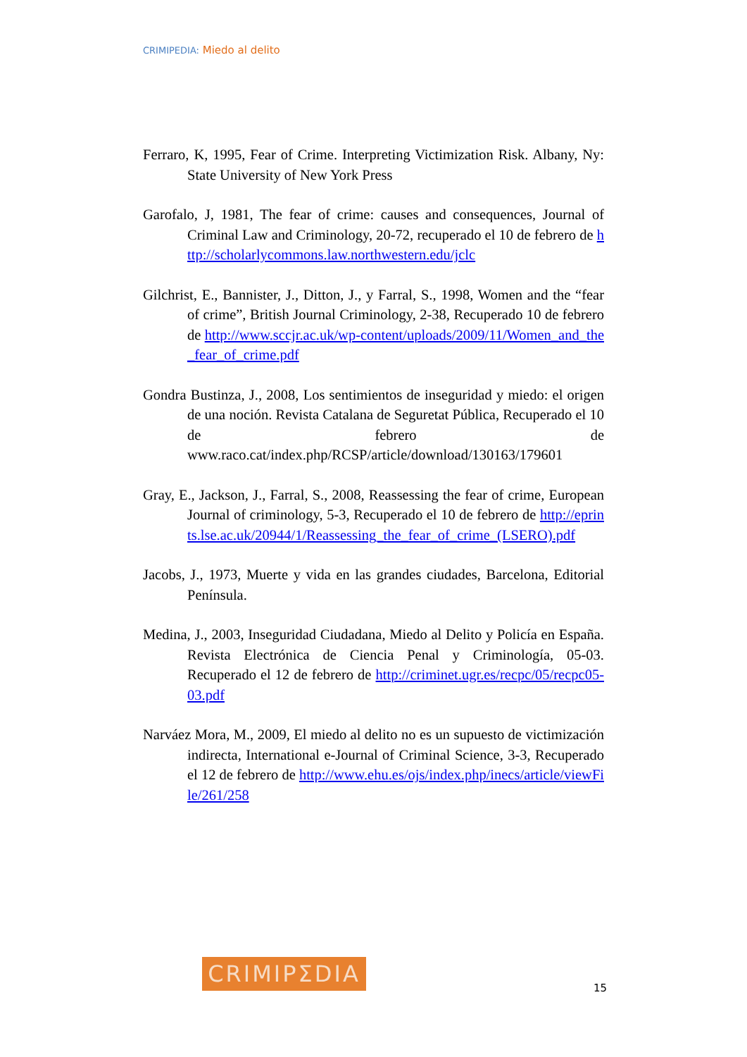CRIMIPEDIA: Miedo al delito
Ferraro, K, 1995, Fear of Crime. Interpreting Victimization Risk. Albany, Ny: State University of New York Press
Garofalo, J, 1981, The fear of crime: causes and consequences, Journal of Criminal Law and Criminology, 20-72, recuperado el 10 de febrero de http://scholarlycommons.law.northwestern.edu/jclc
Gilchrist, E., Bannister, J., Ditton, J., y Farral, S., 1998, Women and the “fear of crime”, British Journal Criminology, 2-38, Recuperado 10 de febrero de http://www.sccjr.ac.uk/wp-content/uploads/2009/11/Women_and_the_fear_of_crime.pdf
Gondra Bustinza, J., 2008, Los sentimientos de inseguridad y miedo: el origen de una noción. Revista Catalana de Seguretat Pública, Recuperado el 10 de febrero de www.raco.cat/index.php/RCSP/article/download/130163/179601
Gray, E., Jackson, J., Farral, S., 2008, Reassessing the fear of crime, European Journal of criminology, 5-3, Recuperado el 10 de febrero de http://eprints.lse.ac.uk/20944/1/Reassessing_the_fear_of_crime_(LSERO).pdf
Jacobs, J., 1973, Muerte y vida en las grandes ciudades, Barcelona, Editorial Península.
Medina, J., 2003, Inseguridad Ciudadana, Miedo al Delito y Policía en España. Revista Electrónica de Ciencia Penal y Criminología, 05-03. Recuperado el 12 de febrero de http://criminet.ugr.es/recpc/05/recpc05-03.pdf
Narváez Mora, M., 2009, El miedo al delito no es un supuesto de victimización indirecta, International e-Journal of Criminal Science, 3-3, Recuperado el 12 de febrero de http://www.ehu.es/ojs/index.php/inecs/article/viewFile/261/258
CRIMIPΣDIA
15